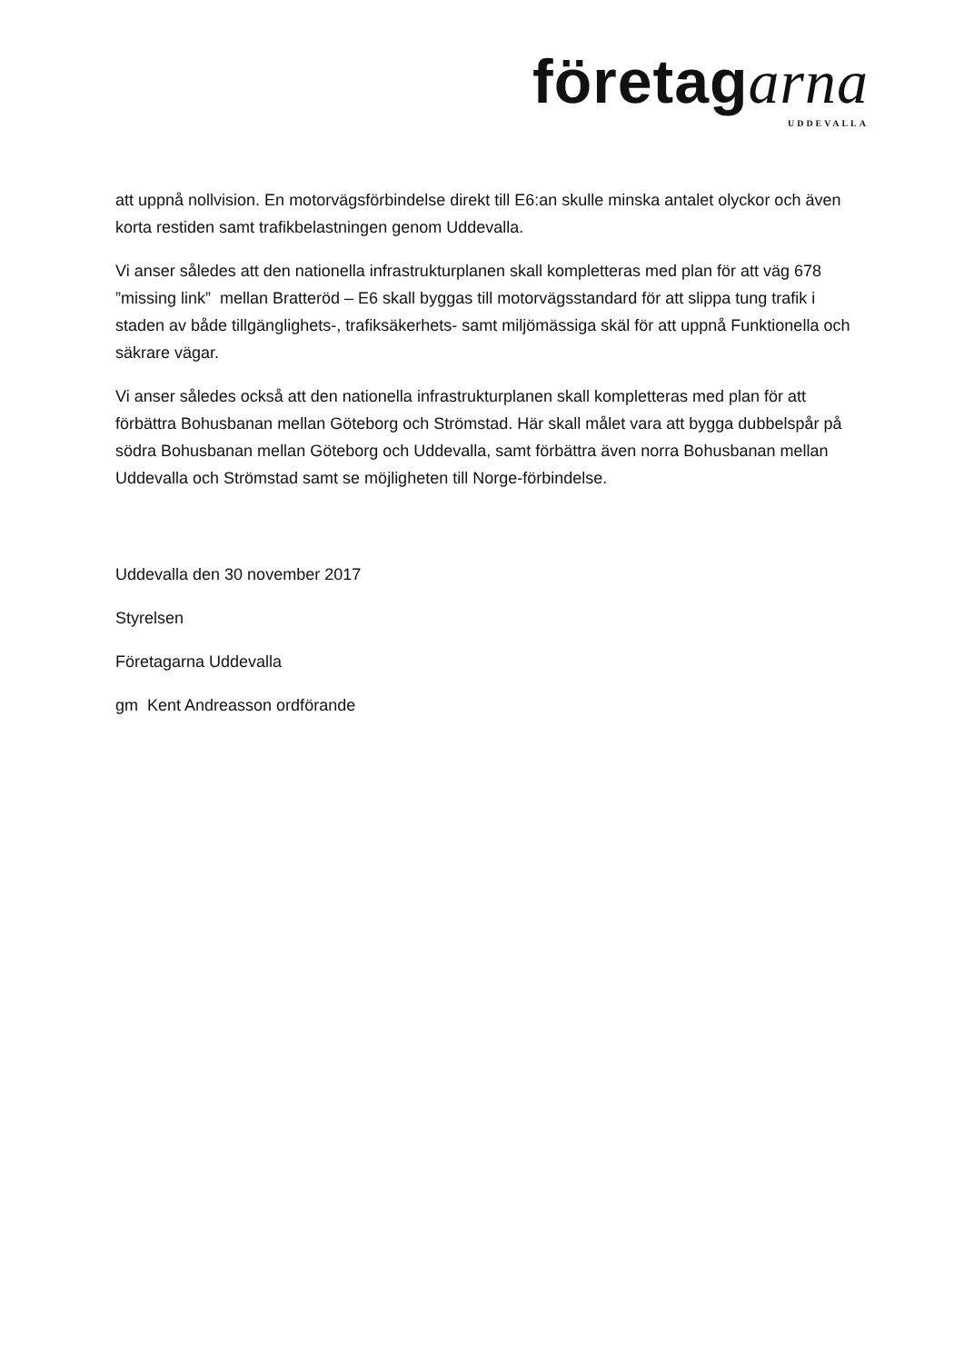företagarna
UDDEVALLA
att uppnå nollvision. En motorvägsförbindelse direkt till E6:an skulle minska antalet olyckor och även korta restiden samt trafikbelastningen genom Uddevalla.
Vi anser således att den nationella infrastrukturplanen skall kompletteras med plan för att väg 678 ”missing link” mellan Bratteröd – E6 skall byggas till motorvägsstandard för att slippa tung trafik i staden av både tillgänglighets-, trafiksäkerhets- samt miljömässiga skäl för att uppnå Funktionella och säkrare vägar.
Vi anser således också att den nationella infrastrukturplanen skall kompletteras med plan för att förbättra Bohusbanan mellan Göteborg och Strömstad. Här skall målet vara att bygga dubbelspår på södra Bohusbanan mellan Göteborg och Uddevalla, samt förbättra även norra Bohusbanan mellan Uddevalla och Strömstad samt se möjligheten till Norge-förbindelse.
Uddevalla den 30 november 2017
Styrelsen
Företagarna Uddevalla
gm Kent Andreasson ordförande